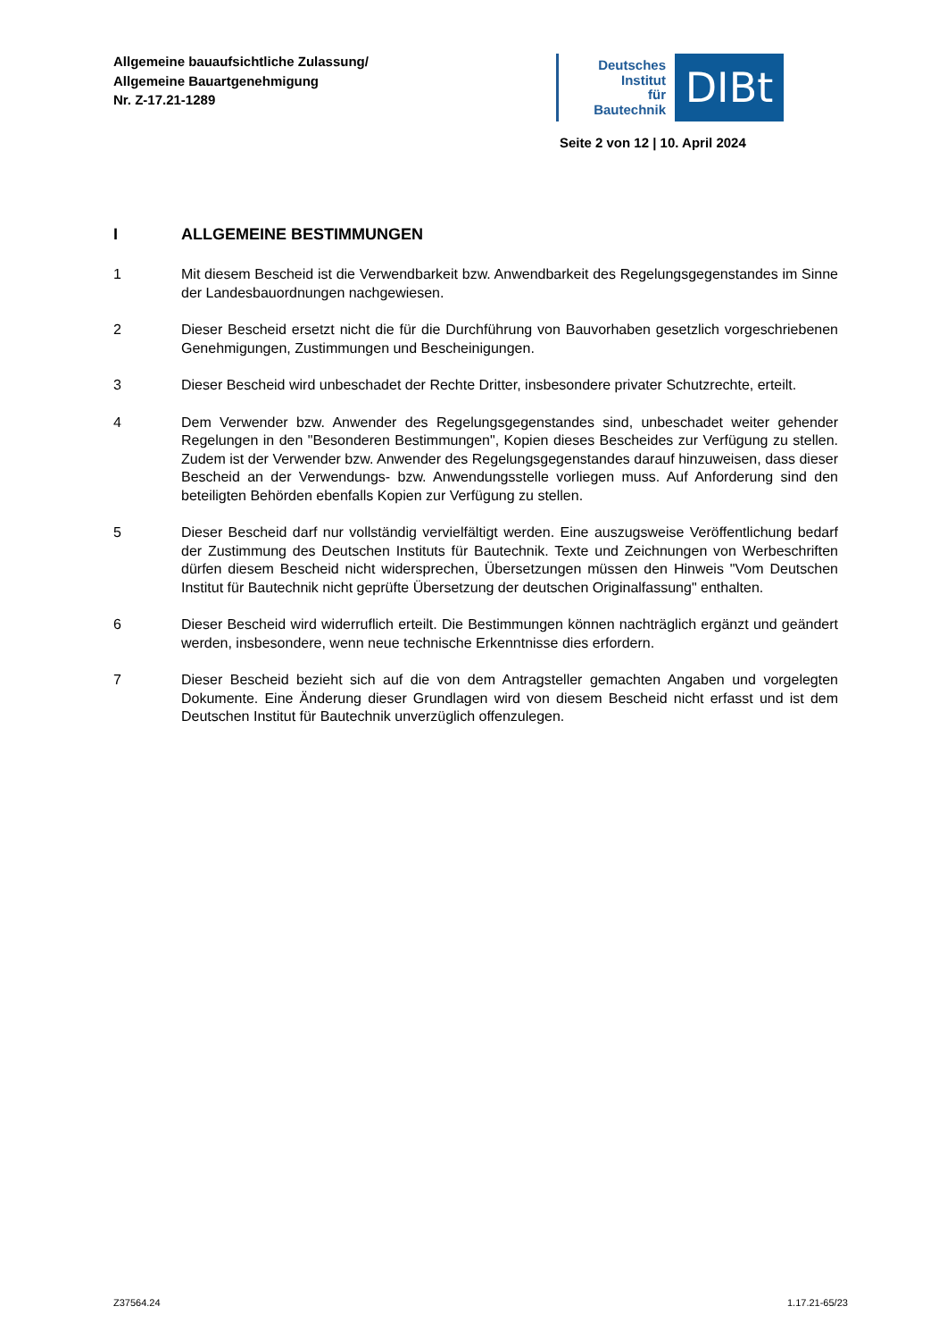Allgemeine bauaufsichtliche Zulassung/
Allgemeine Bauartgenehmigung
Nr. Z-17.21-1289
Deutsches
Institut
für
Bautechnik
DIBt
Seite 2 von 12 | 10. April 2024
I ALLGEMEINE BESTIMMUNGEN
1 Mit diesem Bescheid ist die Verwendbarkeit bzw. Anwendbarkeit des Regelungsgegenstandes im Sinne der Landesbauordnungen nachgewiesen.
2 Dieser Bescheid ersetzt nicht die für die Durchführung von Bauvorhaben gesetzlich vorgeschriebenen Genehmigungen, Zustimmungen und Bescheinigungen.
3 Dieser Bescheid wird unbeschadet der Rechte Dritter, insbesondere privater Schutzrechte, erteilt.
4 Dem Verwender bzw. Anwender des Regelungsgegenstandes sind, unbeschadet weiter gehender Regelungen in den "Besonderen Bestimmungen", Kopien dieses Bescheides zur Verfügung zu stellen. Zudem ist der Verwender bzw. Anwender des Regelungsgegenstandes darauf hinzuweisen, dass dieser Bescheid an der Verwendungs- bzw. Anwendungsstelle vorliegen muss. Auf Anforderung sind den beteiligten Behörden ebenfalls Kopien zur Verfügung zu stellen.
5 Dieser Bescheid darf nur vollständig vervielfältigt werden. Eine auszugsweise Veröffentlichung bedarf der Zustimmung des Deutschen Instituts für Bautechnik. Texte und Zeichnungen von Werbeschriften dürfen diesem Bescheid nicht widersprechen, Übersetzungen müssen den Hinweis "Vom Deutschen Institut für Bautechnik nicht geprüfte Übersetzung der deutschen Originalfassung" enthalten.
6 Dieser Bescheid wird widerruflich erteilt. Die Bestimmungen können nachträglich ergänzt und geändert werden, insbesondere, wenn neue technische Erkenntnisse dies erfordern.
7 Dieser Bescheid bezieht sich auf die von dem Antragsteller gemachten Angaben und vorgelegten Dokumente. Eine Änderung dieser Grundlagen wird von diesem Bescheid nicht erfasst und ist dem Deutschen Institut für Bautechnik unverzüglich offenzulegen.
Z37564.24 1.17.21-65/23